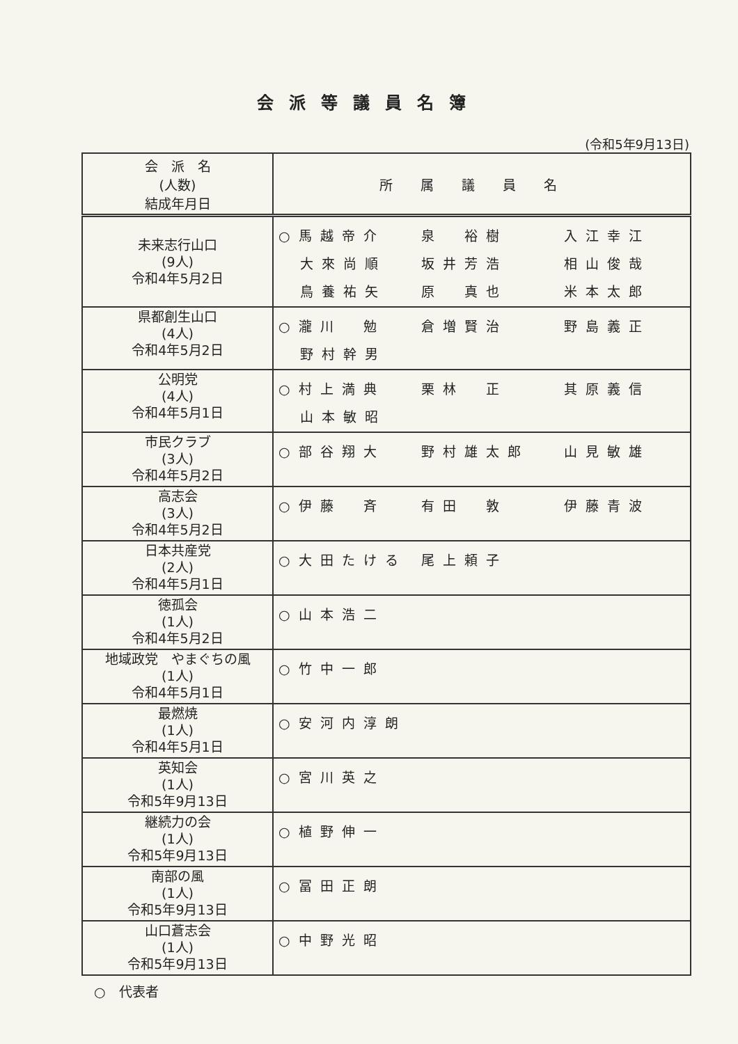会派等議員名簿
(令和5年9月13日)
| 会 派 名 (人数) 結成年月日 | 所属議員名 |
| --- | --- |
| 未来志行山口 (9人) 令和4年5月2日 | ○馬越帝介 泉 裕樹 入江幸江 大來尚順 坂井芳浩 相山俊哉 鳥養祐矢 原 真也 米本太郎 |
| 県都創生山口 (4人) 令和4年5月2日 | ○瀧川 勉 倉増賢治 野島義正 野村幹男 |
| 公明党 (4人) 令和4年5月1日 | ○村上満典 栗林 正 其原義信 山本敏昭 |
| 市民クラブ (3人) 令和4年5月2日 | ○部谷翔大 野村雄太郎 山見敏雄 |
| 高志会 (3人) 令和4年5月2日 | ○伊藤 斉 有田 敦 伊藤青波 |
| 日本共産党 (2人) 令和4年5月1日 | ○大田たける 尾上頼子 |
| 徳孤会 (1人) 令和4年5月2日 | ○山本浩二 |
| 地域政党 やまぐちの風 (1人) 令和4年5月1日 | ○竹中一郎 |
| 最燃焼 (1人) 令和4年5月1日 | ○安河内淳朗 |
| 英知会 (1人) 令和5年9月13日 | ○宮川英之 |
| 継続力の会 (1人) 令和5年9月13日 | ○植野伸一 |
| 南部の風 (1人) 令和5年9月13日 | ○冨田正朗 |
| 山口蒼志会 (1人) 令和5年9月13日 | ○中野光昭 |
○　代表者